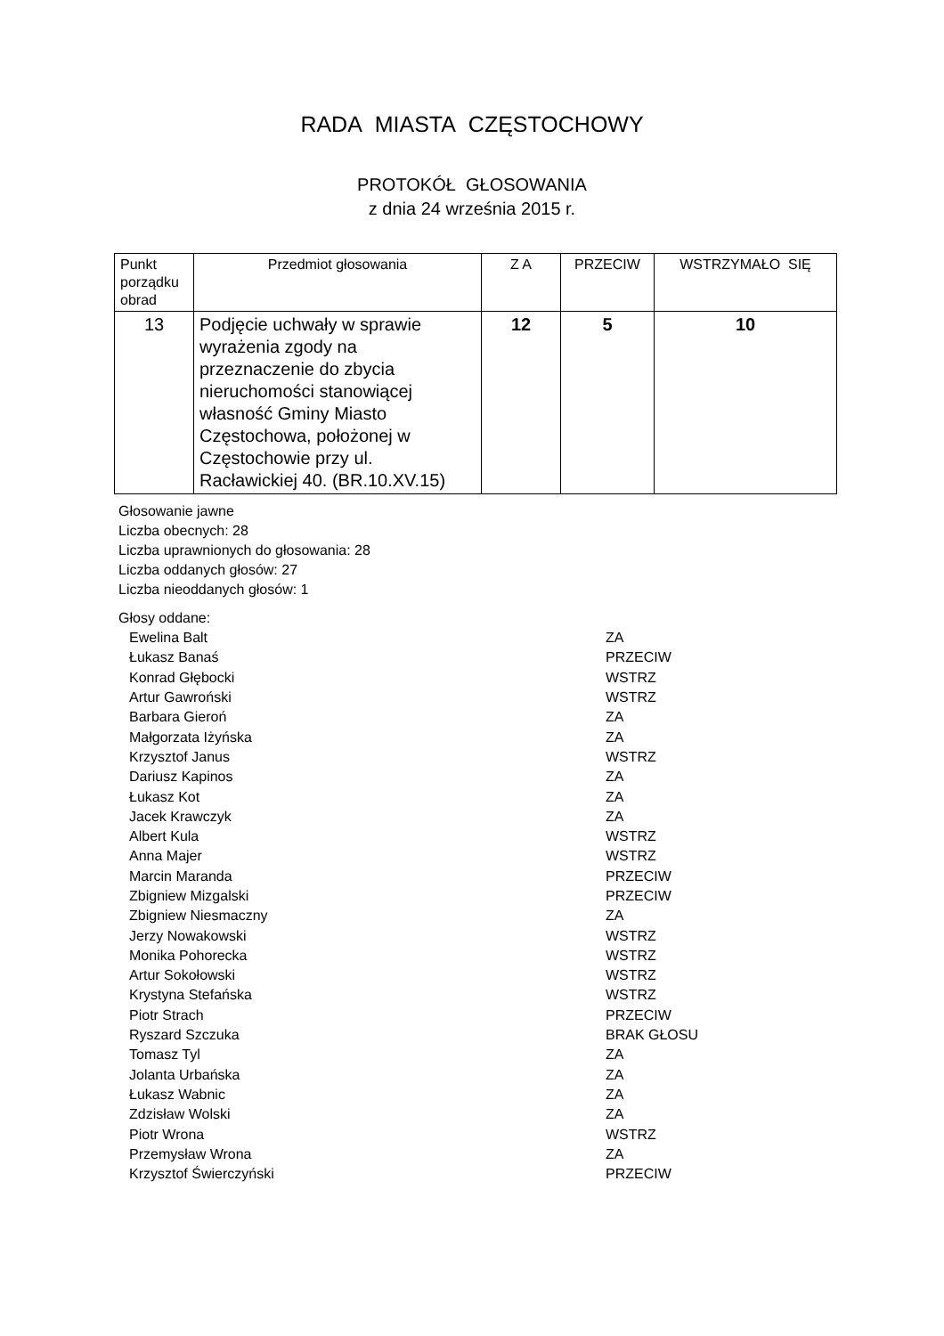RADA MIASTA CZĘSTOCHOWY
PROTOKÓŁ GŁOSOWANIA
z dnia 24 września 2015 r.
| Punkt porządku obrad | Przedmiot głosowania | Z A | PRZECIW | WSTRZYMAŁO SIĘ |
| --- | --- | --- | --- | --- |
| 13 | Podjęcie uchwały w sprawie wyrażenia zgody na przeznaczenie do zbycia nieruchomości stanowiącej własność Gminy Miasto Częstochowa, położonej w Częstochowie przy ul. Racławickiej 40. (BR.10.XV.15) | 12 | 5 | 10 |
Głosowanie jawne
Liczba obecnych: 28
Liczba uprawnionych do głosowania: 28
Liczba oddanych głosów: 27
Liczba nieoddanych głosów: 1
Głosy oddane:
| Ewelina Balt | ZA |
| Łukasz Banaś | PRZECIW |
| Konrad Głębocki | WSTRZ |
| Artur Gawroński | WSTRZ |
| Barbara Gieroń | ZA |
| Małgorzata Iżyńska | ZA |
| Krzysztof Janus | WSTRZ |
| Dariusz Kapinos | ZA |
| Łukasz Kot | ZA |
| Jacek Krawczyk | ZA |
| Albert Kula | WSTRZ |
| Anna Majer | WSTRZ |
| Marcin Maranda | PRZECIW |
| Zbigniew Mizgalski | PRZECIW |
| Zbigniew Niesmaczny | ZA |
| Jerzy Nowakowski | WSTRZ |
| Monika Pohorecka | WSTRZ |
| Artur Sokołowski | WSTRZ |
| Krystyna Stefańska | WSTRZ |
| Piotr Strach | PRZECIW |
| Ryszard Szczuka | BRAK GŁOSU |
| Tomasz Tyl | ZA |
| Jolanta Urbańska | ZA |
| Łukasz Wabnic | ZA |
| Zdzisław Wolski | ZA |
| Piotr Wrona | WSTRZ |
| Przemysław Wrona | ZA |
| Krzysztof Świerczyński | PRZECIW |